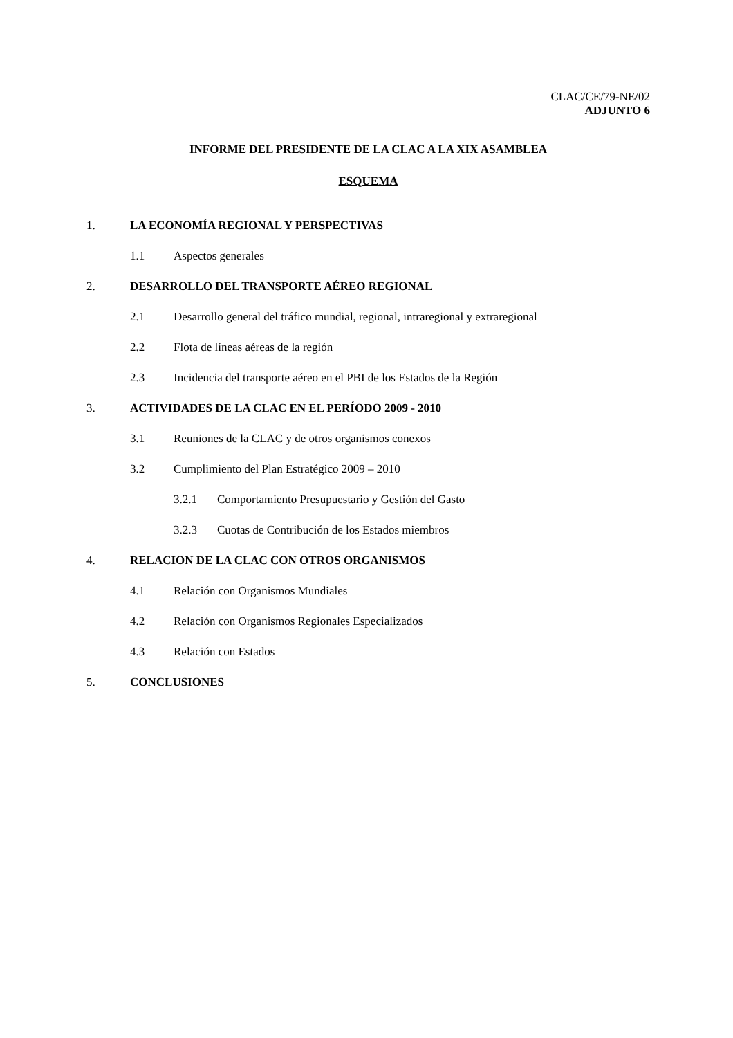CLAC/CE/79-NE/02
ADJUNTO 6
INFORME DEL PRESIDENTE DE LA CLAC A LA XIX ASAMBLEA
ESQUEMA
1. LA ECONOMÍA REGIONAL Y PERSPECTIVAS
1.1 Aspectos generales
2. DESARROLLO DEL TRANSPORTE AÉREO REGIONAL
2.1 Desarrollo general del tráfico mundial, regional, intraregional y extraregional
2.2 Flota de líneas aéreas de la región
2.3 Incidencia del transporte aéreo en el PBI de los Estados de la Región
3. ACTIVIDADES DE LA CLAC EN EL PERÍODO 2009 - 2010
3.1 Reuniones de la CLAC y de otros organismos conexos
3.2 Cumplimiento del Plan Estratégico 2009 – 2010
3.2.1 Comportamiento Presupuestario y Gestión del Gasto
3.2.3 Cuotas de Contribución de los Estados miembros
4. RELACION DE LA CLAC CON OTROS ORGANISMOS
4.1 Relación con Organismos Mundiales
4.2 Relación con Organismos Regionales Especializados
4.3 Relación con Estados
5. CONCLUSIONES